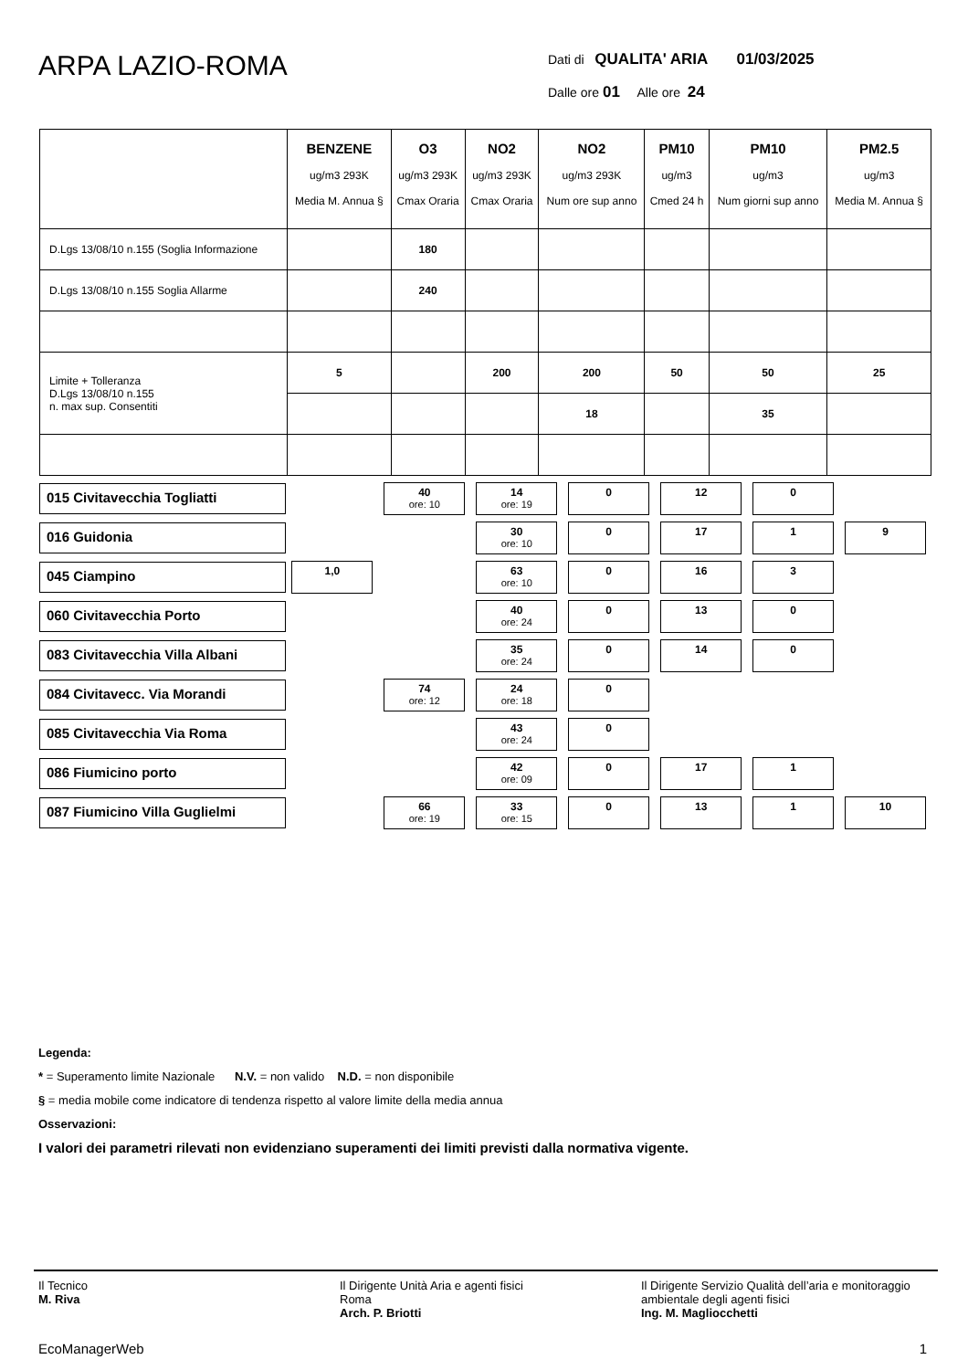ARPA LAZIO-ROMA
Dati di QUALITA' ARIA 01/03/2025
Dalle ore 01 Alle ore 24
| | BENZENE ug/m3 293K Media M. Annua § | O3 ug/m3 293K Cmax Oraria | NO2 ug/m3 293K Cmax Oraria | NO2 ug/m3 293K Num ore sup anno | PM10 ug/m3 Cmed 24 h | PM10 ug/m3 Num giorni sup anno | PM2.5 ug/m3 Media M. Annua § |
| --- | --- | --- | --- | --- | --- | --- | --- |
| D.Lgs 13/08/10 n.155 (Soglia Informazione | | 180 | | | | | |
| D.Lgs 13/08/10 n.155 Soglia Allarme | | 240 | | | | | |
| Limite + Tolleranza D.Lgs 13/08/10 n.155 n. max sup. Consentiti | 5 | | 200 | 200 | 50 | 50 | 25 |
| | | | | 18 | | 35 | |
| 015 Civitavecchia Togliatti | | 40 ore: 10 | 14 ore: 19 | 0 | 12 | 0 | |
| 016 Guidonia | | | 30 ore: 10 | 0 | 17 | 1 | 9 |
| 045 Ciampino | 1,0 | | 63 ore: 10 | 0 | 16 | 3 | |
| 060 Civitavecchia Porto | | | 40 ore: 24 | 0 | 13 | 0 | |
| 083 Civitavecchia Villa Albani | | | 35 ore: 24 | 0 | 14 | 0 | |
| 084 Civitavecc. Via Morandi | | 74 ore: 12 | 24 ore: 18 | 0 | | | |
| 085 Civitavecchia Via Roma | | | 43 ore: 24 | 0 | | | |
| 086 Fiumicino porto | | | 42 ore: 09 | 0 | 17 | 1 | |
| 087 Fiumicino Villa Guglielmi | | 66 ore: 19 | 33 ore: 15 | 0 | 13 | 1 | 10 |
Legenda:
* = Superamento limite Nazionale N.V. = non valido N.D. = non disponibile
§ = media mobile come indicatore di tendenza rispetto al valore limite della media annua
Osservazioni:
I valori dei parametri rilevati non evidenziano superamenti dei limiti previsti dalla normativa vigente.
Il Tecnico
M. Riva
Il Dirigente Unità Aria e agenti fisici
Roma
Arch. P. Briotti
Il Dirigente Servizio Qualità dell’aria e monitoraggio ambientale degli agenti fisici
Ing. M. Magliocchetti
EcoManagerWeb 1